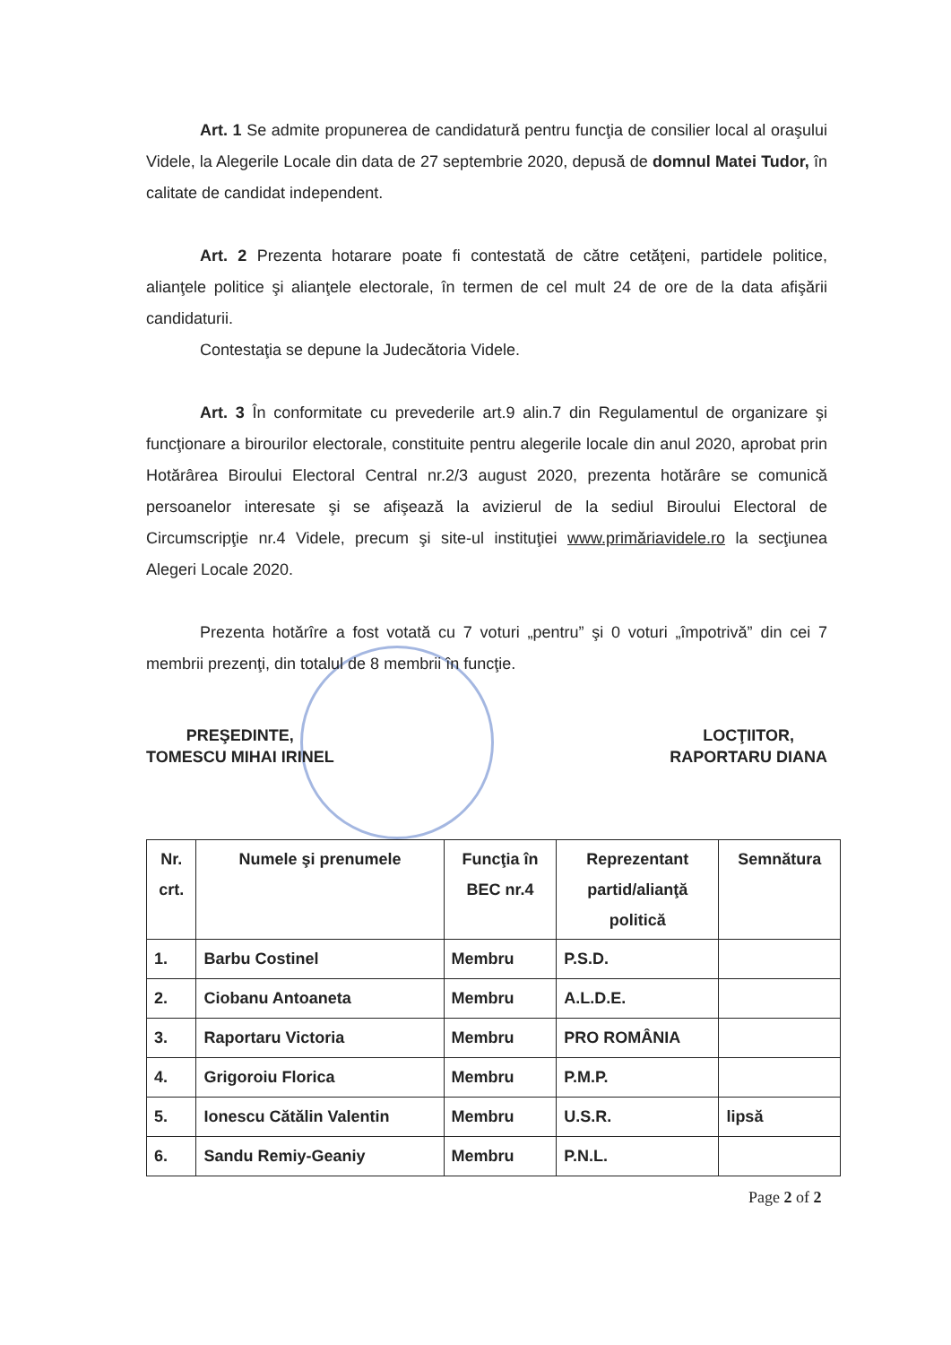Art. 1 Se admite propunerea de candidatură pentru funcţia de consilier local al oraşului Videle, la Alegerile Locale din data de 27 septembrie 2020, depusă de domnul Matei Tudor, în calitate de candidat independent.
Art. 2 Prezenta hotarare poate fi contestată de către cetăţeni, partidele politice, alianţele politice şi alianţele electorale, în termen de cel mult 24 de ore de la data afişării candidaturii.
Contestaţia se depune la Judecătoria Videle.
Art. 3 În conformitate cu prevederile art.9 alin.7 din Regulamentul de organizare şi funcţionare a birourilor electorale, constituite pentru alegerile locale din anul 2020, aprobat prin Hotărârea Biroului Electoral Central nr.2/3 august 2020, prezenta hotărâre se comunică persoanelor interesate şi se afişează la avizierul de la sediul Biroului Electoral de Circumscripţie nr.4 Videle, precum şi site-ul instituţiei www.primăriavidele.ro la secţiunea Alegeri Locale 2020.
Prezenta hotărîre a fost votată cu 7 voturi „pentru” şi 0 voturi „împotrivă” din cei 7 membrii prezenţi, din totalul de 8 membrii în funcţie.
PREŞEDINTE,
TOMESCU MIHAI IRINEL
LOCŢIITOR,
RAPORTARU DIANA
| Nr. crt. | Numele şi prenumele | Funcţia în BEC nr.4 | Reprezentant partid/alianţă politică | Semnătura |
| --- | --- | --- | --- | --- |
| 1. | Barbu Costinel | Membru | P.S.D. | |
| 2. | Ciobanu Antoaneta | Membru | A.L.D.E. | |
| 3. | Raportaru Victoria | Membru | PRO ROMÂNIA | |
| 4. | Grigoroiu Florica | Membru | P.M.P. | |
| 5. | Ionescu Cătălin Valentin | Membru | U.S.R. | lipsă |
| 6. | Sandu Remiy-Geaniy | Membru | P.N.L. | |
Page 2 of 2